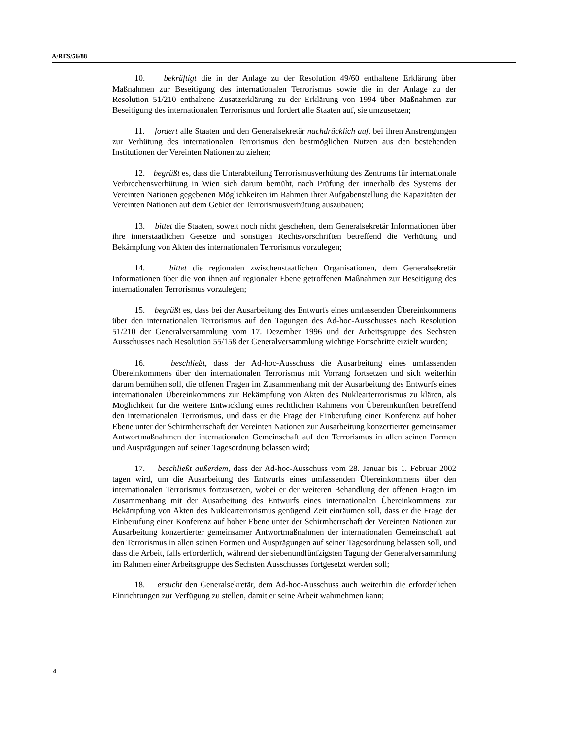A/RES/56/88
10. bekräftigt die in der Anlage zu der Resolution 49/60 enthaltene Erklärung über Maßnahmen zur Beseitigung des internationalen Terrorismus sowie die in der Anlage zu der Resolution 51/210 enthaltene Zusatzerklärung zu der Erklärung von 1994 über Maßnahmen zur Beseitigung des internationalen Terrorismus und fordert alle Staaten auf, sie umzusetzen;
11. fordert alle Staaten und den Generalsekretär nachdrücklich auf, bei ihren Anstrengungen zur Verhütung des internationalen Terrorismus den bestmöglichen Nutzen aus den bestehenden Institutionen der Vereinten Nationen zu ziehen;
12. begrüßt es, dass die Unterabteilung Terrorismusverhütung des Zentrums für internationale Verbrechensverhütung in Wien sich darum bemüht, nach Prüfung der innerhalb des Systems der Vereinten Nationen gegebenen Möglichkeiten im Rahmen ihrer Aufgabenstellung die Kapazitäten der Vereinten Nationen auf dem Gebiet der Terrorismusverhütung auszubauen;
13. bittet die Staaten, soweit noch nicht geschehen, dem Generalsekretär Informationen über ihre innerstaatlichen Gesetze und sonstigen Rechtsvorschriften betreffend die Verhütung und Bekämpfung von Akten des internationalen Terrorismus vorzulegen;
14. bittet die regionalen zwischenstaatlichen Organisationen, dem Generalsekretär Informationen über die von ihnen auf regionaler Ebene getroffenen Maßnahmen zur Beseitigung des internationalen Terrorismus vorzulegen;
15. begrüßt es, dass bei der Ausarbeitung des Entwurfs eines umfassenden Übereinkommens über den internationalen Terrorismus auf den Tagungen des Ad-hoc-Ausschusses nach Resolution 51/210 der Generalversammlung vom 17. Dezember 1996 und der Arbeitsgruppe des Sechsten Ausschusses nach Resolution 55/158 der Generalversammlung wichtige Fortschritte erzielt wurden;
16. beschließt, dass der Ad-hoc-Ausschuss die Ausarbeitung eines umfassenden Übereinkommens über den internationalen Terrorismus mit Vorrang fortsetzen und sich weiterhin darum bemühen soll, die offenen Fragen im Zusammenhang mit der Ausarbeitung des Entwurfs eines internationalen Übereinkommens zur Bekämpfung von Akten des Nuklearterrorismus zu klären, als Möglichkeit für die weitere Entwicklung eines rechtlichen Rahmens von Übereinkünften betreffend den internationalen Terrorismus, und dass er die Frage der Einberufung einer Konferenz auf hoher Ebene unter der Schirmherrschaft der Vereinten Nationen zur Ausarbeitung konzertierter gemeinsamer Antwortmaßnahmen der internationalen Gemeinschaft auf den Terrorismus in allen seinen Formen und Ausprägungen auf seiner Tagesordnung belassen wird;
17. beschließt außerdem, dass der Ad-hoc-Ausschuss vom 28. Januar bis 1. Februar 2002 tagen wird, um die Ausarbeitung des Entwurfs eines umfassenden Übereinkommens über den internationalen Terrorismus fortzusetzen, wobei er der weiteren Behandlung der offenen Fragen im Zusammenhang mit der Ausarbeitung des Entwurfs eines internationalen Übereinkommens zur Bekämpfung von Akten des Nuklearterrorismus genügend Zeit einräumen soll, dass er die Frage der Einberufung einer Konferenz auf hoher Ebene unter der Schirmherrschaft der Vereinten Nationen zur Ausarbeitung konzertierter gemeinsamer Antwortmaßnahmen der internationalen Gemeinschaft auf den Terrorismus in allen seinen Formen und Ausprägungen auf seiner Tagesordnung belassen soll, und dass die Arbeit, falls erforderlich, während der siebenundfünfzigsten Tagung der Generalversammlung im Rahmen einer Arbeitsgruppe des Sechsten Ausschusses fortgesetzt werden soll;
18. ersucht den Generalsekretär, dem Ad-hoc-Ausschuss auch weiterhin die erforderlichen Einrichtungen zur Verfügung zu stellen, damit er seine Arbeit wahrnehmen kann;
4